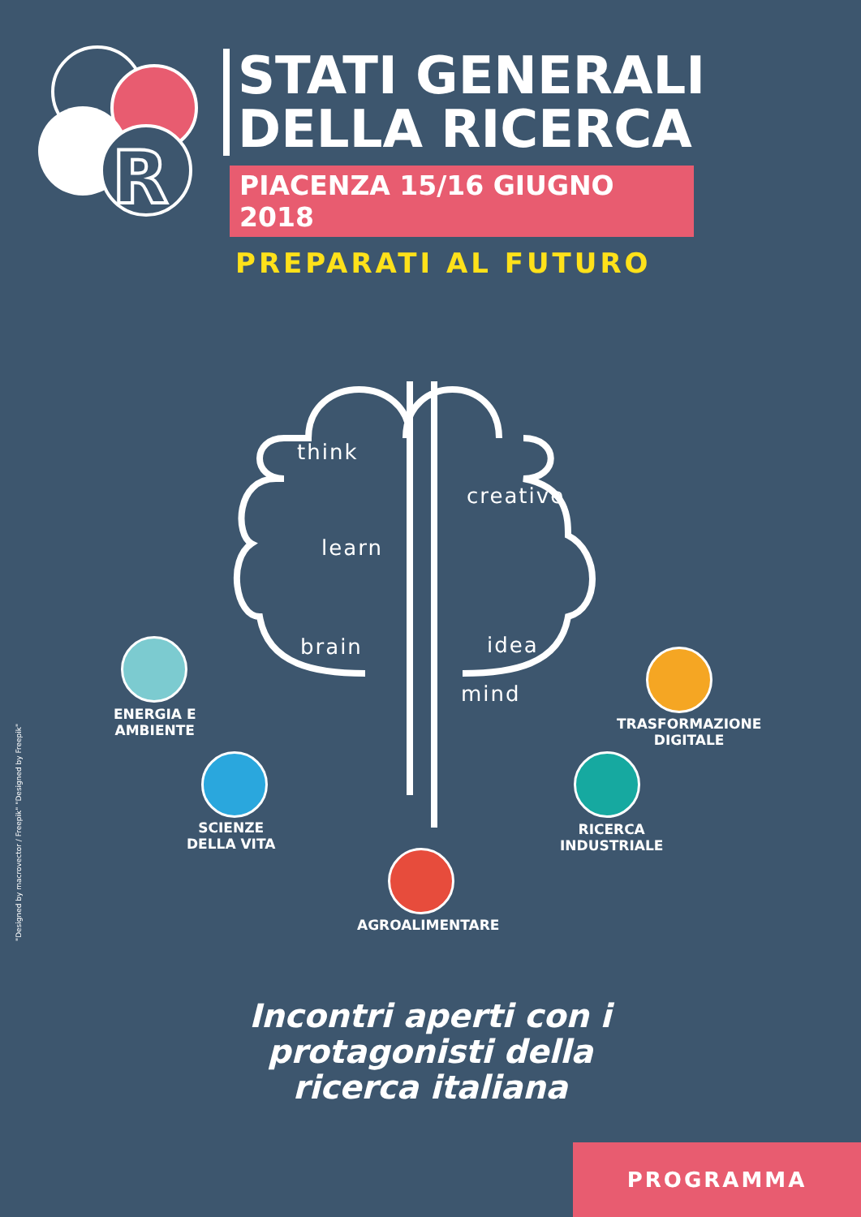R
STATI GENERALI
DELLA RICERCA
PIACENZA 15/16 GIUGNO 2018
PREPARATI AL FUTURO
think
creative
learn
brain idea
mind
ENERGIA E
AMBIENTE
SCIENZE
DELLA VITA
AGROALIMENTARE
TRASFORMAZIONE
DIGITALE
RICERCA
INDUSTRIALE
"Designed by macrovector / Freepik" "Designed by Freepik"
Incontri aperti con i protagonisti della ricerca italiana
PROGRAMMA